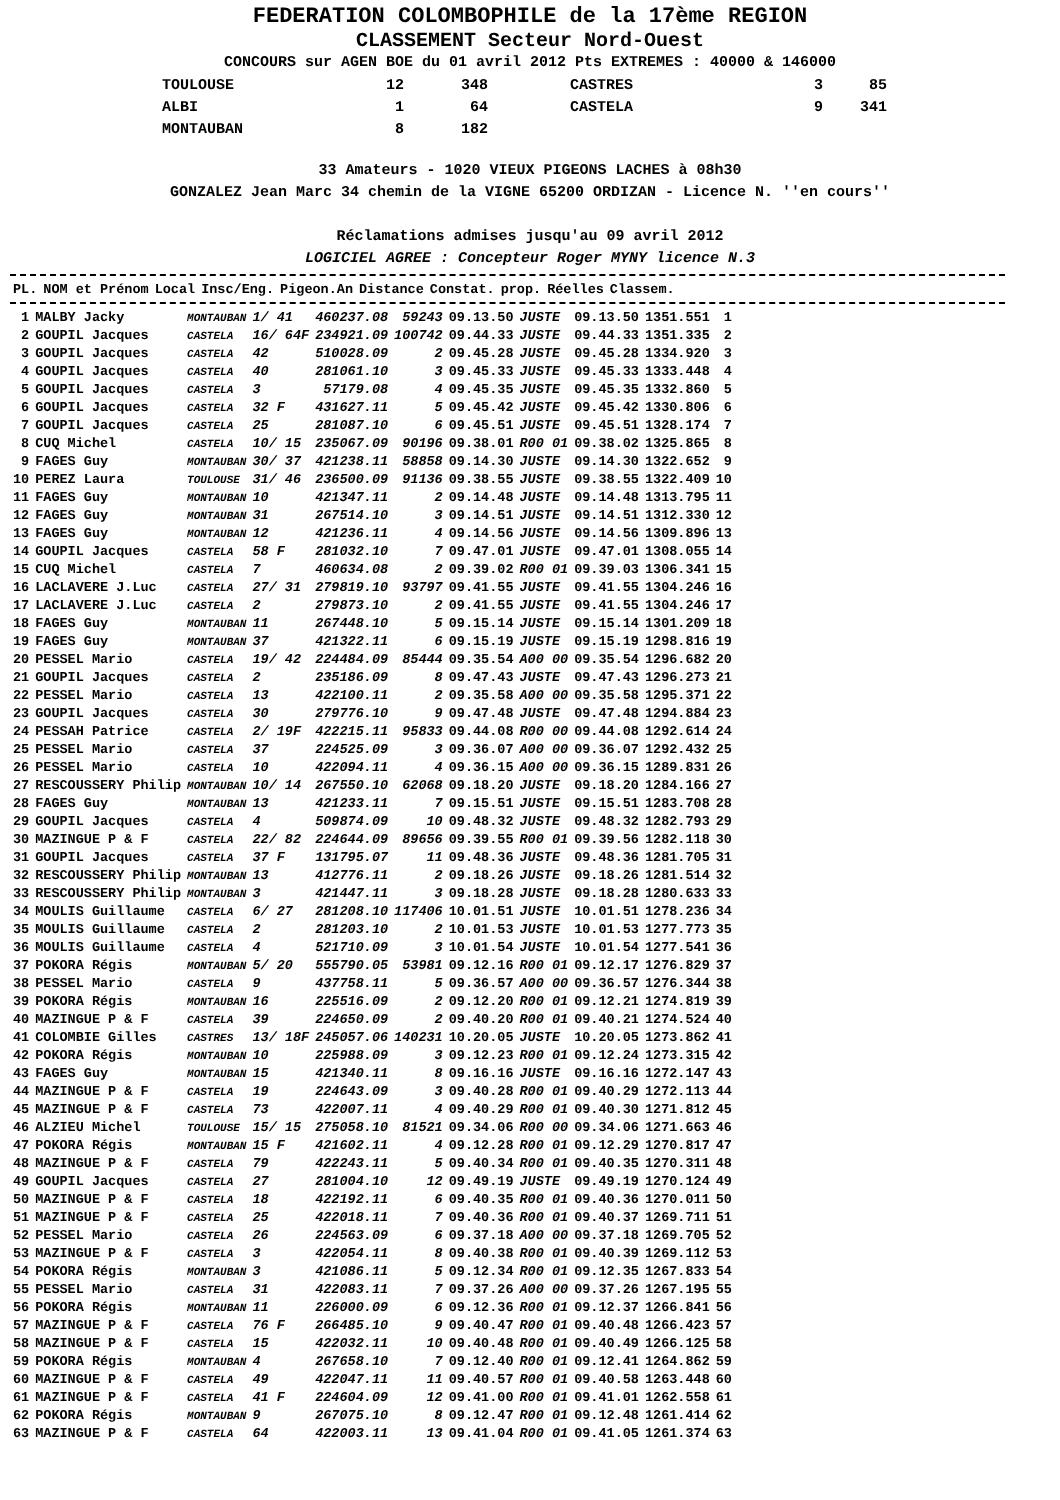FEDERATION COLOMBOPHILE de la 17ème REGION
CLASSEMENT Secteur Nord-Ouest
CONCOURS sur AGEN BOE du 01 avril 2012 Pts EXTREMES : 40000 & 146000
| TOULOUSE | 12 | 348 | CASTRES | 3 | 85 |
| ALBI | 1 | 64 | CASTELA | 9 | 341 |
| MONTAUBAN | 8 | 182 | | | |
33 Amateurs - 1020 VIEUX PIGEONS LACHES à 08h30
GONZALEZ Jean Marc 34 chemin de la VIGNE 65200 ORDIZAN - Licence N. ''en cours''
Réclamations admises jusqu'au 09 avril 2012
LOGICIEL AGREE : Concepteur Roger MYNY licence N.3
| PL. | NOM et Prénom | Local | Insc/Eng. | Pigeon.An | Distance | Constat. | prop. | Réelles | Classem. | |
| --- | --- | --- | --- | --- | --- | --- | --- | --- | --- | --- |
| 1 | MALBY Jacky | MONTAUBAN | 1/ 41 | 460237.08 | 59243 | 09.13.50 | JUSTE | 09.13.50 | 1351.551 | 1 |
| 2 | GOUPIL Jacques | CASTELA | 16/ 64F | 234921.09 | 100742 | 09.44.33 | JUSTE | 09.44.33 | 1351.335 | 2 |
| 3 | GOUPIL Jacques | CASTELA | 42 | 510028.09 | 2 | 09.45.28 | JUSTE | 09.45.28 | 1334.920 | 3 |
| 4 | GOUPIL Jacques | CASTELA | 40 | 281061.10 | 3 | 09.45.33 | JUSTE | 09.45.33 | 1333.448 | 4 |
| 5 | GOUPIL Jacques | CASTELA | 3 | 57179.08 | 4 | 09.45.35 | JUSTE | 09.45.35 | 1332.860 | 5 |
| 6 | GOUPIL Jacques | CASTELA | 32 F | 431627.11 | 5 | 09.45.42 | JUSTE | 09.45.42 | 1330.806 | 6 |
| 7 | GOUPIL Jacques | CASTELA | 25 | 281087.10 | 6 | 09.45.51 | JUSTE | 09.45.51 | 1328.174 | 7 |
| 8 | CUQ Michel | CASTELA | 10/ 15 | 235067.09 | 90196 | 09.38.01 | R00 01 | 09.38.02 | 1325.865 | 8 |
| 9 | FAGES Guy | MONTAUBAN | 30/ 37 | 421238.11 | 58858 | 09.14.30 | JUSTE | 09.14.30 | 1322.652 | 9 |
| 10 | PEREZ Laura | TOULOUSE | 31/ 46 | 236500.09 | 91136 | 09.38.55 | JUSTE | 09.38.55 | 1322.409 | 10 |
| 11 | FAGES Guy | MONTAUBAN | 10 | 421347.11 | 2 | 09.14.48 | JUSTE | 09.14.48 | 1313.795 | 11 |
| 12 | FAGES Guy | MONTAUBAN | 31 | 267514.10 | 3 | 09.14.51 | JUSTE | 09.14.51 | 1312.330 | 12 |
| 13 | FAGES Guy | MONTAUBAN | 12 | 421236.11 | 4 | 09.14.56 | JUSTE | 09.14.56 | 1309.896 | 13 |
| 14 | GOUPIL Jacques | CASTELA | 58 F | 281032.10 | 7 | 09.47.01 | JUSTE | 09.47.01 | 1308.055 | 14 |
| 15 | CUQ Michel | CASTELA | 7 | 460634.08 | 2 | 09.39.02 | R00 01 | 09.39.03 | 1306.341 | 15 |
| 16 | LACLAVERE J.Luc | CASTELA | 27/ 31 | 279819.10 | 93797 | 09.41.55 | JUSTE | 09.41.55 | 1304.246 | 16 |
| 17 | LACLAVERE J.Luc | CASTELA | 2 | 279873.10 | 2 | 09.41.55 | JUSTE | 09.41.55 | 1304.246 | 17 |
| 18 | FAGES Guy | MONTAUBAN | 11 | 267448.10 | 5 | 09.15.14 | JUSTE | 09.15.14 | 1301.209 | 18 |
| 19 | FAGES Guy | MONTAUBAN | 37 | 421322.11 | 6 | 09.15.19 | JUSTE | 09.15.19 | 1298.816 | 19 |
| 20 | PESSEL Mario | CASTELA | 19/ 42 | 224484.09 | 85444 | 09.35.54 | A00 00 | 09.35.54 | 1296.682 | 20 |
| 21 | GOUPIL Jacques | CASTELA | 2 | 235186.09 | 8 | 09.47.43 | JUSTE | 09.47.43 | 1296.273 | 21 |
| 22 | PESSEL Mario | CASTELA | 13 | 422100.11 | 2 | 09.35.58 | A00 00 | 09.35.58 | 1295.371 | 22 |
| 23 | GOUPIL Jacques | CASTELA | 30 | 279776.10 | 9 | 09.47.48 | JUSTE | 09.47.48 | 1294.884 | 23 |
| 24 | PESSAH Patrice | CASTELA | 2/ 19F | 422215.11 | 95833 | 09.44.08 | R00 00 | 09.44.08 | 1292.614 | 24 |
| 25 | PESSEL Mario | CASTELA | 37 | 224525.09 | 3 | 09.36.07 | A00 00 | 09.36.07 | 1292.432 | 25 |
| 26 | PESSEL Mario | CASTELA | 10 | 422094.11 | 4 | 09.36.15 | A00 00 | 09.36.15 | 1289.831 | 26 |
| 27 | RESCOUSSERY Philip | MONTAUBAN | 10/ 14 | 267550.10 | 62068 | 09.18.20 | JUSTE | 09.18.20 | 1284.166 | 27 |
| 28 | FAGES Guy | MONTAUBAN | 13 | 421233.11 | 7 | 09.15.51 | JUSTE | 09.15.51 | 1283.708 | 28 |
| 29 | GOUPIL Jacques | CASTELA | 4 | 509874.09 | 10 | 09.48.32 | JUSTE | 09.48.32 | 1282.793 | 29 |
| 30 | MAZINGUE P & F | CASTELA | 22/ 82 | 224644.09 | 89656 | 09.39.55 | R00 01 | 09.39.56 | 1282.118 | 30 |
| 31 | GOUPIL Jacques | CASTELA | 37 F | 131795.07 | 11 | 09.48.36 | JUSTE | 09.48.36 | 1281.705 | 31 |
| 32 | RESCOUSSERY Philip | MONTAUBAN | 13 | 412776.11 | 2 | 09.18.26 | JUSTE | 09.18.26 | 1281.514 | 32 |
| 33 | RESCOUSSERY Philip | MONTAUBAN | 3 | 421447.11 | 3 | 09.18.28 | JUSTE | 09.18.28 | 1280.633 | 33 |
| 34 | MOULIS Guillaume | CASTELA | 6/ 27 | 281208.10 | 117406 | 10.01.51 | JUSTE | 10.01.51 | 1278.236 | 34 |
| 35 | MOULIS Guillaume | CASTELA | 2 | 281203.10 | 2 | 10.01.53 | JUSTE | 10.01.53 | 1277.773 | 35 |
| 36 | MOULIS Guillaume | CASTELA | 4 | 521710.09 | 3 | 10.01.54 | JUSTE | 10.01.54 | 1277.541 | 36 |
| 37 | POKORA Régis | MONTAUBAN | 5/ 20 | 555790.05 | 53981 | 09.12.16 | R00 01 | 09.12.17 | 1276.829 | 37 |
| 38 | PESSEL Mario | CASTELA | 9 | 437758.11 | 5 | 09.36.57 | A00 00 | 09.36.57 | 1276.344 | 38 |
| 39 | POKORA Régis | MONTAUBAN | 16 | 225516.09 | 2 | 09.12.20 | R00 01 | 09.12.21 | 1274.819 | 39 |
| 40 | MAZINGUE P & F | CASTELA | 39 | 224650.09 | 2 | 09.40.20 | R00 01 | 09.40.21 | 1274.524 | 40 |
| 41 | COLOMBIE Gilles | CASTRES | 13/ 18F | 245057.06 | 140231 | 10.20.05 | JUSTE | 10.20.05 | 1273.862 | 41 |
| 42 | POKORA Régis | MONTAUBAN | 10 | 225988.09 | 3 | 09.12.23 | R00 01 | 09.12.24 | 1273.315 | 42 |
| 43 | FAGES Guy | MONTAUBAN | 15 | 421340.11 | 8 | 09.16.16 | JUSTE | 09.16.16 | 1272.147 | 43 |
| 44 | MAZINGUE P & F | CASTELA | 19 | 224643.09 | 3 | 09.40.28 | R00 01 | 09.40.29 | 1272.113 | 44 |
| 45 | MAZINGUE P & F | CASTELA | 73 | 422007.11 | 4 | 09.40.29 | R00 01 | 09.40.30 | 1271.812 | 45 |
| 46 | ALZIEU Michel | TOULOUSE | 15/ 15 | 275058.10 | 81521 | 09.34.06 | R00 00 | 09.34.06 | 1271.663 | 46 |
| 47 | POKORA Régis | MONTAUBAN | 15 F | 421602.11 | 4 | 09.12.28 | R00 01 | 09.12.29 | 1270.817 | 47 |
| 48 | MAZINGUE P & F | CASTELA | 79 | 422243.11 | 5 | 09.40.34 | R00 01 | 09.40.35 | 1270.311 | 48 |
| 49 | GOUPIL Jacques | CASTELA | 27 | 281004.10 | 12 | 09.49.19 | JUSTE | 09.49.19 | 1270.124 | 49 |
| 50 | MAZINGUE P & F | CASTELA | 18 | 422192.11 | 6 | 09.40.35 | R00 01 | 09.40.36 | 1270.011 | 50 |
| 51 | MAZINGUE P & F | CASTELA | 25 | 422018.11 | 7 | 09.40.36 | R00 01 | 09.40.37 | 1269.711 | 51 |
| 52 | PESSEL Mario | CASTELA | 26 | 224563.09 | 6 | 09.37.18 | A00 00 | 09.37.18 | 1269.705 | 52 |
| 53 | MAZINGUE P & F | CASTELA | 3 | 422054.11 | 8 | 09.40.38 | R00 01 | 09.40.39 | 1269.112 | 53 |
| 54 | POKORA Régis | MONTAUBAN | 3 | 421086.11 | 5 | 09.12.34 | R00 01 | 09.12.35 | 1267.833 | 54 |
| 55 | PESSEL Mario | CASTELA | 31 | 422083.11 | 7 | 09.37.26 | A00 00 | 09.37.26 | 1267.195 | 55 |
| 56 | POKORA Régis | MONTAUBAN | 11 | 226000.09 | 6 | 09.12.36 | R00 01 | 09.12.37 | 1266.841 | 56 |
| 57 | MAZINGUE P & F | CASTELA | 76 F | 266485.10 | 9 | 09.40.47 | R00 01 | 09.40.48 | 1266.423 | 57 |
| 58 | MAZINGUE P & F | CASTELA | 15 | 422032.11 | 10 | 09.40.48 | R00 01 | 09.40.49 | 1266.125 | 58 |
| 59 | POKORA Régis | MONTAUBAN | 4 | 267658.10 | 7 | 09.12.40 | R00 01 | 09.12.41 | 1264.862 | 59 |
| 60 | MAZINGUE P & F | CASTELA | 49 | 422047.11 | 11 | 09.40.57 | R00 01 | 09.40.58 | 1263.448 | 60 |
| 61 | MAZINGUE P & F | CASTELA | 41 F | 224604.09 | 12 | 09.41.00 | R00 01 | 09.41.01 | 1262.558 | 61 |
| 62 | POKORA Régis | MONTAUBAN | 9 | 267075.10 | 8 | 09.12.47 | R00 01 | 09.12.48 | 1261.414 | 62 |
| 63 | MAZINGUE P & F | CASTELA | 64 | 422003.11 | 13 | 09.41.04 | R00 01 | 09.41.05 | 1261.374 | 63 |